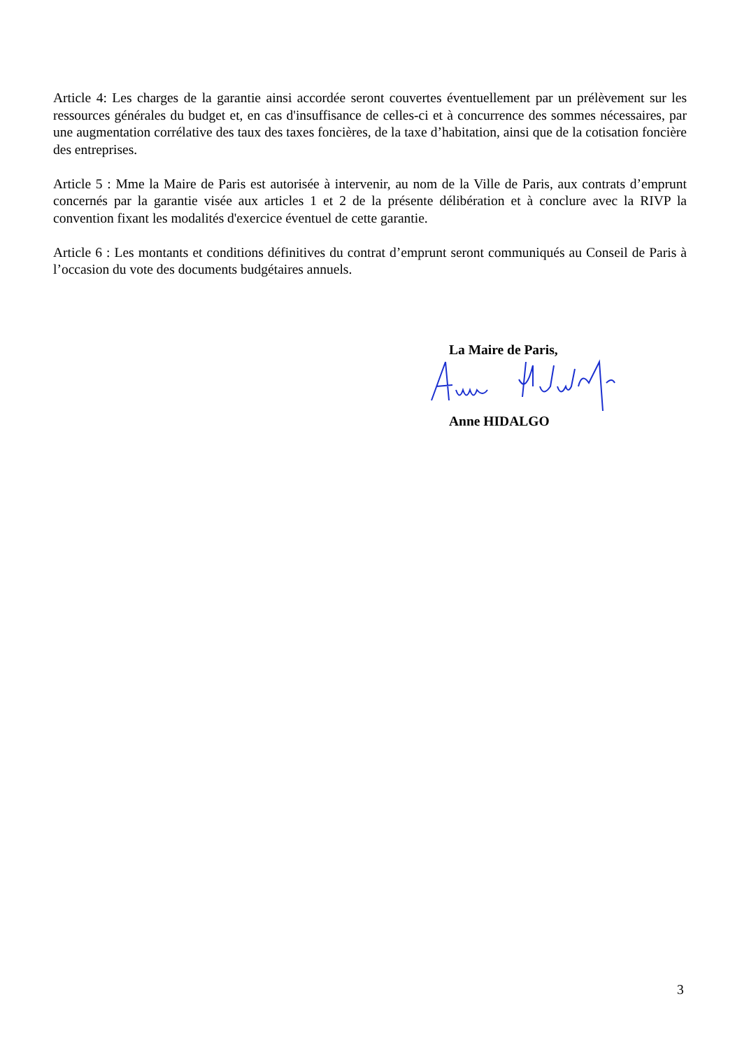Article 4: Les charges de la garantie ainsi accordée seront couvertes éventuellement par un prélèvement sur les ressources générales du budget et, en cas d'insuffisance de celles-ci et à concurrence des sommes nécessaires, par une augmentation corrélative des taux des taxes foncières, de la taxe d’habitation, ainsi que de la cotisation foncière des entreprises.
Article 5 : Mme la Maire de Paris est autorisée à intervenir, au nom de la Ville de Paris, aux contrats d’emprunt concernés par la garantie visée aux articles 1 et 2 de la présente délibération et à conclure avec la RIVP la convention fixant les modalités d'exercice éventuel de cette garantie.
Article 6 : Les montants et conditions définitives du contrat d’emprunt seront communiqués au Conseil de Paris à l’occasion du vote des documents budgétaires annuels.
La Maire de Paris,
Anne HIDALGO
3